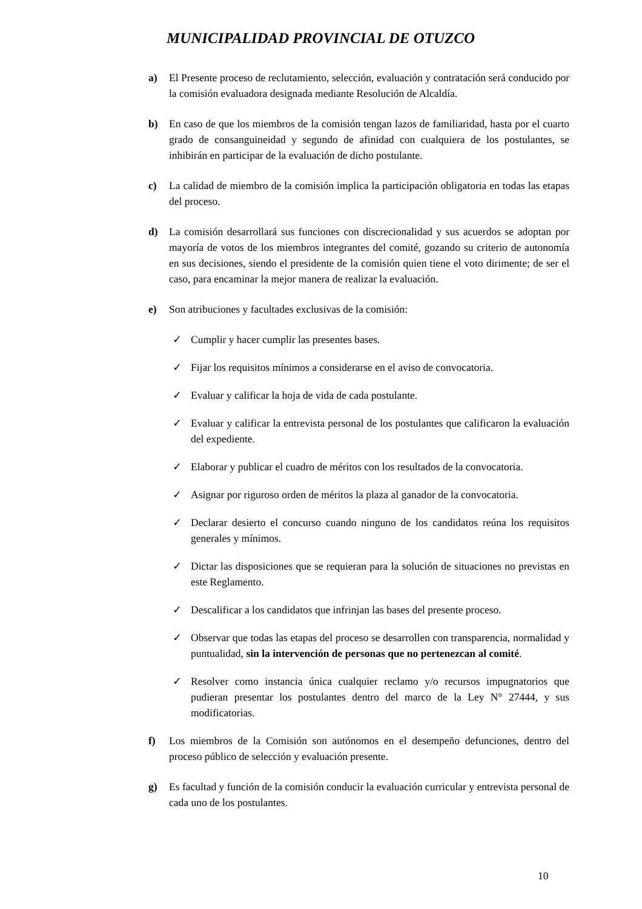MUNICIPALIDAD PROVINCIAL DE OTUZCO
a) El Presente proceso de reclutamiento, selección, evaluación y contratación será conducido por la comisión evaluadora designada mediante Resolución de Alcaldía.
b) En caso de que los miembros de la comisión tengan lazos de familiaridad, hasta por el cuarto grado de consanguineidad y segundo de afinidad con cualquiera de los postulantes, se inhibirán en participar de la evaluación de dicho postulante.
c) La calidad de miembro de la comisión implica la participación obligatoria en todas las etapas del proceso.
d) La comisión desarrollará sus funciones con discrecionalidad y sus acuerdos se adoptan por mayoría de votos de los miembros integrantes del comité, gozando su criterio de autonomía en sus decisiones, siendo el presidente de la comisión quien tiene el voto dirimente; de ser el caso, para encaminar la mejor manera de realizar la evaluación.
e) Son atribuciones y facultades exclusivas de la comisión:
✓ Cumplir y hacer cumplir las presentes bases.
✓ Fijar los requisitos mínimos a considerarse en el aviso de convocatoria.
✓ Evaluar y calificar la hoja de vida de cada postulante.
✓ Evaluar y calificar la entrevista personal de los postulantes que calificaron la evaluación del expediente.
✓ Elaborar y publicar el cuadro de méritos con los resultados de la convocatoria.
✓ Asignar por riguroso orden de méritos la plaza al ganador de la convocatoria.
✓ Declarar desierto el concurso cuando ninguno de los candidatos reúna los requisitos generales y mínimos.
✓ Dictar las disposiciones que se requieran para la solución de situaciones no previstas en este Reglamento.
✓ Descalificar a los candidatos que infrinjan las bases del presente proceso.
✓ Observar que todas las etapas del proceso se desarrollen con transparencia, normalidad y puntualidad, sin la intervención de personas que no pertenezcan al comité.
✓ Resolver como instancia única cualquier reclamo y/o recursos impugnatorios que pudieran presentar los postulantes dentro del marco de la Ley N° 27444, y sus modificatorias.
f) Los miembros de la Comisión son autónomos en el desempeño defunciones, dentro del proceso público de selección y evaluación presente.
g) Es facultad y función de la comisión conducir la evaluación curricular y entrevista personal de cada uno de los postulantes.
10